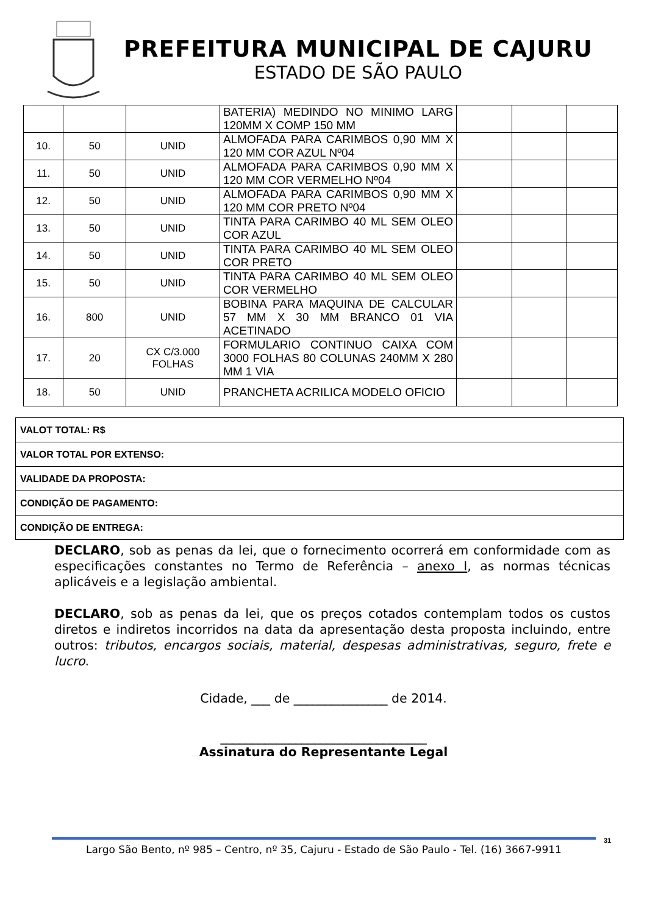PREFEITURA MUNICIPAL DE CAJURU
ESTADO DE SÃO PAULO
| | | | BATERIA) MEDINDO NO MINIMO LARG 120MM X COMP 150 MM | | | |
| 10. | 50 | UNID | ALMOFADA PARA CARIMBOS 0,90 MM X 120 MM COR AZUL Nº04 | | | |
| 11. | 50 | UNID | ALMOFADA PARA CARIMBOS 0,90 MM X 120 MM COR VERMELHO Nº04 | | | |
| 12. | 50 | UNID | ALMOFADA PARA CARIMBOS 0,90 MM X 120 MM COR PRETO Nº04 | | | |
| 13. | 50 | UNID | TINTA PARA CARIMBO 40 ML SEM OLEO COR AZUL | | | |
| 14. | 50 | UNID | TINTA PARA CARIMBO 40 ML SEM OLEO COR PRETO | | | |
| 15. | 50 | UNID | TINTA PARA CARIMBO 40 ML SEM OLEO COR VERMELHO | | | |
| 16. | 800 | UNID | BOBINA PARA MAQUINA DE CALCULAR 57 MM X 30 MM BRANCO 01 VIA ACETINADO | | | |
| 17. | 20 | CX C/3.000 FOLHAS | FORMULARIO CONTINUO CAIXA COM 3000 FOLHAS 80 COLUNAS 240MM X 280 MM 1 VIA | | | |
| 18. | 50 | UNID | PRANCHETA ACRILICA MODELO OFICIO | | | |
| VALOT TOTAL: R$ |
| VALOR TOTAL POR EXTENSO: |
| VALIDADE DA PROPOSTA: |
| CONDIÇÃO DE PAGAMENTO: |
| CONDIÇÃO DE ENTREGA: |
DECLARO, sob as penas da lei, que o fornecimento ocorrerá em conformidade com as especificações constantes no Termo de Referência – anexo I, as normas técnicas aplicáveis e a legislação ambiental.
DECLARO, sob as penas da lei, que os preços cotados contemplam todos os custos diretos e indiretos incorridos na data da apresentação desta proposta incluindo, entre outros: tributos, encargos sociais, material, despesas administrativas, seguro, frete e lucro.
Cidade, ___ de _______________ de 2014.
_________________________________
Assinatura do Representante Legal
Largo São Bento, nº 985 – Centro, nº 35, Cajuru - Estado de São Paulo - Tel. (16) 3667-9911
31